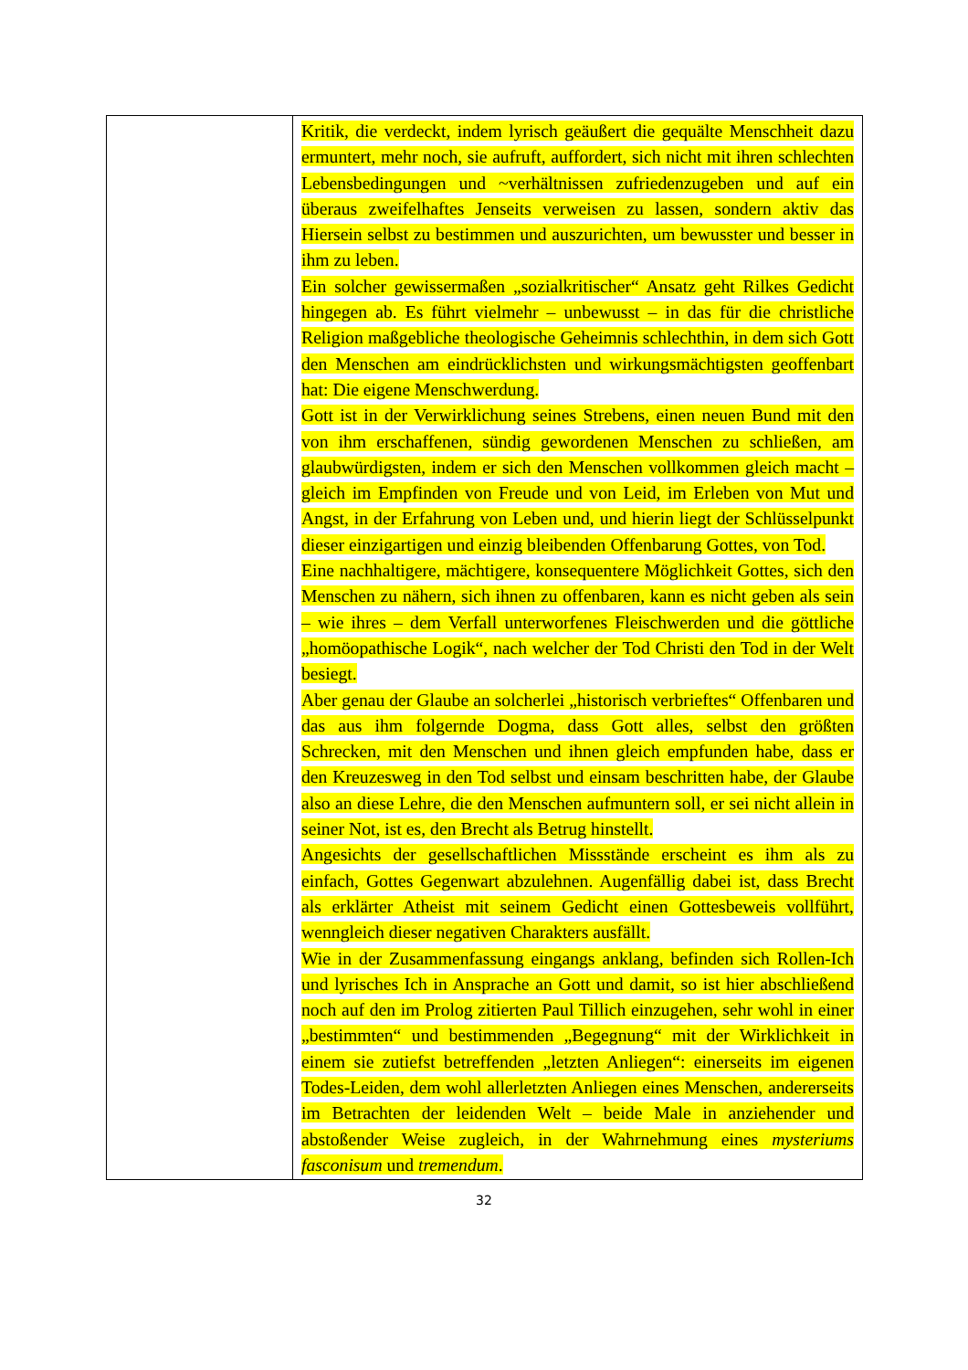| | Kritik, die verdeckt, indem lyrisch geäußert die gequälte Menschheit dazu ermuntert, mehr noch, sie aufruft, auffordert, sich nicht mit ihren schlechten Lebensbedingungen und ~verhältnissen zufriedenzugeben und auf ein überaus zweifelhaftes Jenseits verweisen zu lassen, sondern aktiv das Hiersein selbst zu bestimmen und auszurichten, um bewusster und besser in ihm zu leben. Ein solcher gewissermaßen „sozialkritischer“ Ansatz geht Rilkes Gedicht hingegen ab. Es führt vielmehr – unbewusst – in das für die christliche Religion maßgebliche theologische Geheimnis schlechthin, in dem sich Gott den Menschen am eindrücklichsten und wirkungsmächtigsten geoffenbart hat: Die eigene Menschwerdung. Gott ist in der Verwirklichung seines Strebens, einen neuen Bund mit den von ihm erschaffenen, sündig gewordenen Menschen zu schließen, am glaubwürdigsten, indem er sich den Menschen vollkommen gleich macht – gleich im Empfinden von Freude und von Leid, im Erleben von Mut und Angst, in der Erfahrung von Leben und, und hierin liegt der Schlüsselpunkt dieser einzigartigen und einzig bleibenden Offenbarung Gottes, von Tod. Eine nachhaltigere, mächtigere, konsequentere Möglichkeit Gottes, sich den Menschen zu nähern, sich ihnen zu offenbaren, kann es nicht geben als sein – wie ihres – dem Verfall unterworfenes Fleischwerden und die göttliche „homöopathische Logik“, nach welcher der Tod Christi den Tod in der Welt besiegt. Aber genau der Glaube an solcherlei „historisch verbrieftes“ Offenbaren und das aus ihm folgernde Dogma, dass Gott alles, selbst den größten Schrecken, mit den Menschen und ihnen gleich empfunden habe, dass er den Kreuzesweg in den Tod selbst und einsam beschritten habe, der Glaube also an diese Lehre, die den Menschen aufmuntern soll, er sei nicht allein in seiner Not, ist es, den Brecht als Betrug hinstellt. Angesichts der gesellschaftlichen Missstände erscheint es ihm als zu einfach, Gottes Gegenwart abzulehnen. Augenfällig dabei ist, dass Brecht als erklärter Atheist mit seinem Gedicht einen Gottesbeweis vollführt, wenngleich dieser negativen Charakters ausfällt. Wie in der Zusammenfassung eingangs anklang, befinden sich Rollen-Ich und lyrisches Ich in Ansprache an Gott und damit, so ist hier abschließend noch auf den im Prolog zitierten Paul Tillich einzugehen, sehr wohl in einer „bestimmten“ und bestimmenden „Begegnung“ mit der Wirklichkeit in einem sie zutiefst betreffenden „letzten Anliegen“: einerseits im eigenen Todes-Leiden, dem wohl allerletzten Anliegen eines Menschen, andererseits im Betrachten der leidenden Welt – beide Male in anziehender und abstoßender Weise zugleich, in der Wahrnehmung eines mysteriums fasconisum und tremendum . |
32